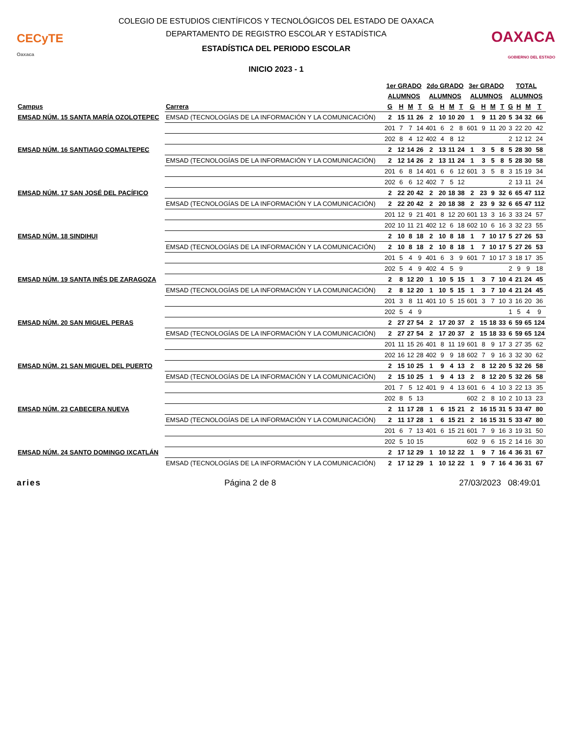CECyTE
Oaxaca
COLEGIO DE ESTUDIOS CIENTÍFICOS Y TECNOLÓGICOS DEL ESTADO DE OAXACA
DEPARTAMENTO DE REGISTRO ESCOLAR Y ESTADÍSTICA
ESTADÍSTICA DEL PERIODO ESCOLAR
INICIO 2023 - 1
OAXACA
GOBIERNO DEL ESTADO
| | | 1er GRADO | | | | 2do GRADO | | | | 3er GRADO | | | | TOTAL | | | |
| --- | --- | --- | --- | --- | --- | --- | --- | --- | --- | --- | --- | --- | --- | --- | --- | --- | --- |
| | | ALUMNOS | | | | ALUMNOS | | | | ALUMNOS | | | | ALUMNOS | | | |
| Campus | Carrera | G | H | M | T | G | H | M | T | G | H | M | T | G | H | M | T |
| EMSAD NÚM. 15 SANTA MARÍA OZOLOTEPEC | EMSAD (TECNOLOGÍAS DE LA INFORMACIÓN Y LA COMUNICACIÓN) | 2 | 15 | 11 | 26 | 2 | 10 | 10 | 20 | 1 | 9 | 11 | 20 | 5 | 34 | 32 | 66 |
| | | 201 | 7 | 7 | 14 | 401 | 6 | 2 | 8 | 601 | 9 | 11 | 20 | 3 | 22 | 20 | 42 |
| | | 202 | 8 | 4 | 12 | 402 | 4 | 8 | 12 | | | | | 2 | 12 | 12 | 24 |
| EMSAD NÚM. 16 SANTIAGO COMALTEPEC | | 2 | 12 | 14 | 26 | 2 | 13 | 11 | 24 | 1 | 3 | 5 | 8 | 5 | 28 | 30 | 58 |
| | EMSAD (TECNOLOGÍAS DE LA INFORMACIÓN Y LA COMUNICACIÓN) | 2 | 12 | 14 | 26 | 2 | 13 | 11 | 24 | 1 | 3 | 5 | 8 | 5 | 28 | 30 | 58 |
| | | 201 | 6 | 8 | 14 | 401 | 6 | 6 | 12 | 601 | 3 | 5 | 8 | 3 | 15 | 19 | 34 |
| | | 202 | 6 | 6 | 12 | 402 | 7 | 5 | 12 | | | | | 2 | 13 | 11 | 24 |
| EMSAD NÚM. 17 SAN JOSÉ DEL PACÍFICO | | 2 | 22 | 20 | 42 | 2 | 20 | 18 | 38 | 2 | 23 | 9 | 32 | 6 | 65 | 47 | 112 |
| | EMSAD (TECNOLOGÍAS DE LA INFORMACIÓN Y LA COMUNICACIÓN) | 2 | 22 | 20 | 42 | 2 | 20 | 18 | 38 | 2 | 23 | 9 | 32 | 6 | 65 | 47 | 112 |
| | | 201 | 12 | 9 | 21 | 401 | 8 | 12 | 20 | 601 | 13 | 3 | 16 | 3 | 33 | 24 | 57 |
| | | 202 | 10 | 11 | 21 | 402 | 12 | 6 | 18 | 602 | 10 | 6 | 16 | 3 | 32 | 23 | 55 |
| EMSAD NÚM. 18 SINDIHUI | | 2 | 10 | 8 | 18 | 2 | 10 | 8 | 18 | 1 | 7 | 10 | 17 | 5 | 27 | 26 | 53 |
| | EMSAD (TECNOLOGÍAS DE LA INFORMACIÓN Y LA COMUNICACIÓN) | 2 | 10 | 8 | 18 | 2 | 10 | 8 | 18 | 1 | 7 | 10 | 17 | 5 | 27 | 26 | 53 |
| | | 201 | 5 | 4 | 9 | 401 | 6 | 3 | 9 | 601 | 7 | 10 | 17 | 3 | 18 | 17 | 35 |
| | | 202 | 5 | 4 | 9 | 402 | 4 | 5 | 9 | | | | | 2 | 9 | 9 | 18 |
| EMSAD NÚM. 19 SANTA INÉS DE ZARAGOZA | | 2 | 8 | 12 | 20 | 1 | 10 | 5 | 15 | 1 | 3 | 7 | 10 | 4 | 21 | 24 | 45 |
| | EMSAD (TECNOLOGÍAS DE LA INFORMACIÓN Y LA COMUNICACIÓN) | 2 | 8 | 12 | 20 | 1 | 10 | 5 | 15 | 1 | 3 | 7 | 10 | 4 | 21 | 24 | 45 |
| | | 201 | 3 | 8 | 11 | 401 | 10 | 5 | 15 | 601 | 3 | 7 | 10 | 3 | 16 | 20 | 36 |
| | | 202 | 5 | 4 | 9 | | | | | | | | | 1 | 5 | 4 | 9 |
| EMSAD NÚM. 20 SAN MIGUEL PERAS | | 2 | 27 | 27 | 54 | 2 | 17 | 20 | 37 | 2 | 15 | 18 | 33 | 6 | 59 | 65 | 124 |
| | EMSAD (TECNOLOGÍAS DE LA INFORMACIÓN Y LA COMUNICACIÓN) | 2 | 27 | 27 | 54 | 2 | 17 | 20 | 37 | 2 | 15 | 18 | 33 | 6 | 59 | 65 | 124 |
| | | 201 | 11 | 15 | 26 | 401 | 8 | 11 | 19 | 601 | 8 | 9 | 17 | 3 | 27 | 35 | 62 |
| | | 202 | 16 | 12 | 28 | 402 | 9 | 9 | 18 | 602 | 7 | 9 | 16 | 3 | 32 | 30 | 62 |
| EMSAD NÚM. 21 SAN MIGUEL DEL PUERTO | | 2 | 15 | 10 | 25 | 1 | 9 | 4 | 13 | 2 | 8 | 12 | 20 | 5 | 32 | 26 | 58 |
| | EMSAD (TECNOLOGÍAS DE LA INFORMACIÓN Y LA COMUNICACIÓN) | 2 | 15 | 10 | 25 | 1 | 9 | 4 | 13 | 2 | 8 | 12 | 20 | 5 | 32 | 26 | 58 |
| | | 201 | 7 | 5 | 12 | 401 | 9 | 4 | 13 | 601 | 6 | 4 | 10 | 3 | 22 | 13 | 35 |
| | | 202 | 8 | 5 | 13 | | | | | 602 | 2 | 8 | 10 | 2 | 10 | 13 | 23 |
| EMSAD NÚM. 23 CABECERA NUEVA | | 2 | 11 | 17 | 28 | 1 | 6 | 15 | 21 | 2 | 16 | 15 | 31 | 5 | 33 | 47 | 80 |
| | EMSAD (TECNOLOGÍAS DE LA INFORMACIÓN Y LA COMUNICACIÓN) | 2 | 11 | 17 | 28 | 1 | 6 | 15 | 21 | 2 | 16 | 15 | 31 | 5 | 33 | 47 | 80 |
| | | 201 | 6 | 7 | 13 | 401 | 6 | 15 | 21 | 601 | 7 | 9 | 16 | 3 | 19 | 31 | 50 |
| | | 202 | 5 | 10 | 15 | | | | | 602 | 9 | 6 | 15 | 2 | 14 | 16 | 30 |
| EMSAD NÚM. 24 SANTO DOMINGO IXCATLÁN | | 2 | 17 | 12 | 29 | 1 | 10 | 12 | 22 | 1 | 9 | 7 | 16 | 4 | 36 | 31 | 67 |
| | EMSAD (TECNOLOGÍAS DE LA INFORMACIÓN Y LA COMUNICACIÓN) | 2 | 17 | 12 | 29 | 1 | 10 | 12 | 22 | 1 | 9 | 7 | 16 | 4 | 36 | 31 | 67 |
aries Página 2 de 8 27/03/2023 08:49:01